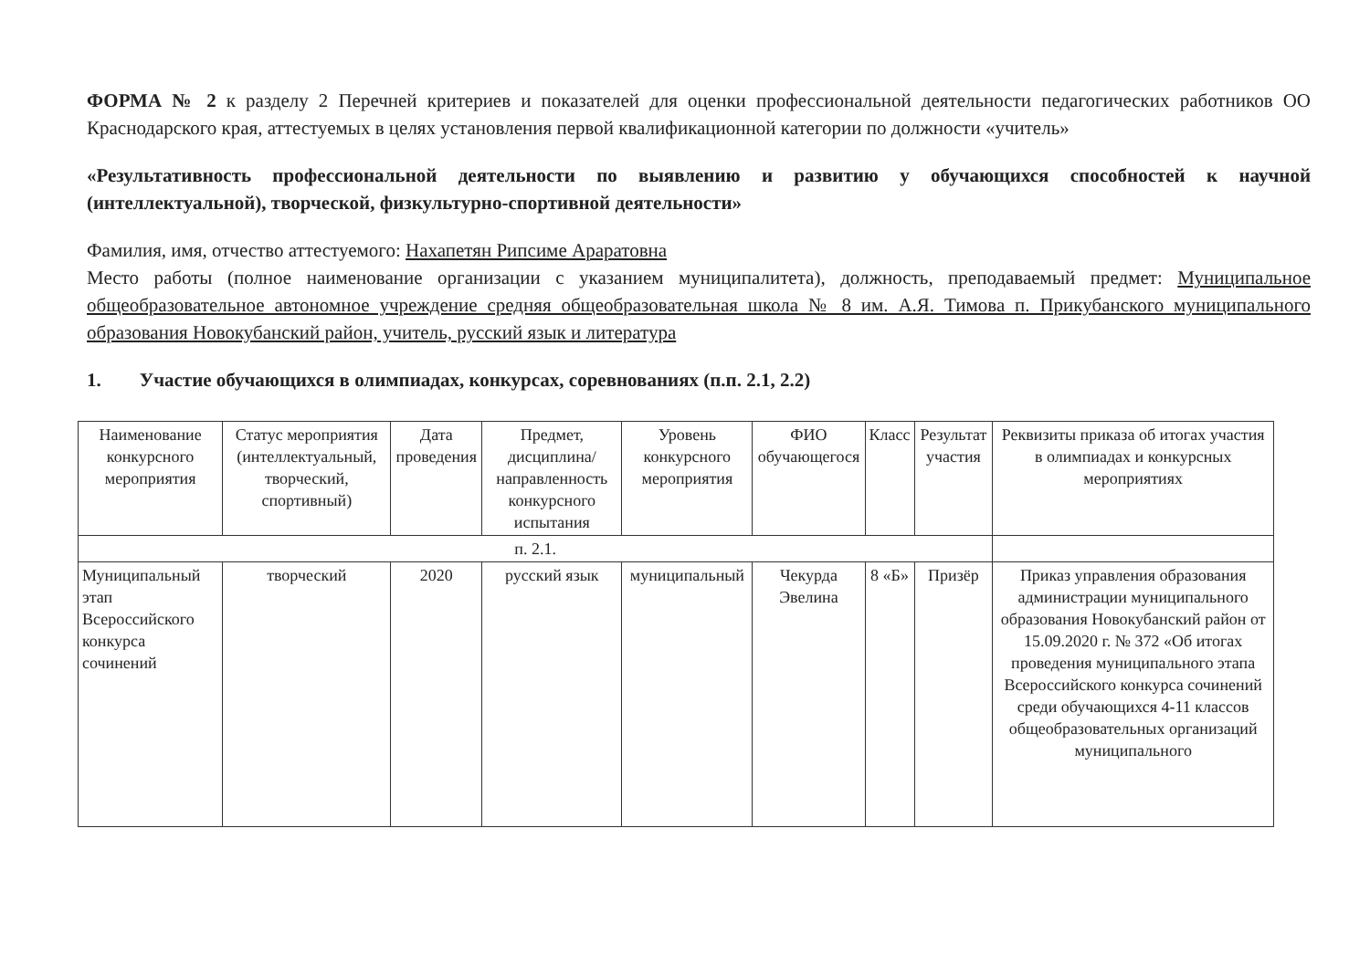ФОРМА № 2 к разделу 2 Перечней критериев и показателей для оценки профессиональной деятельности педагогических работников ОО Краснодарского края, аттестуемых в целях установления первой квалификационной категории по должности «учитель»
«Результативность профессиональной деятельности по выявлению и развитию у обучающихся способностей к научной (интеллектуальной), творческой, физкультурно-спортивной деятельности»
Фамилия, имя, отчество аттестуемого: Нахапетян Рипсиме Араратовна
Место работы (полное наименование организации с указанием муниципалитета), должность, преподаваемый предмет: Муниципальное общеобразовательное автономное учреждение средняя общеобразовательная школа № 8 им. А.Я. Тимова п. Прикубанского муниципального образования Новокубанский район, учитель, русский язык и литература
1. Участие обучающихся в олимпиадах, конкурсах, соревнованиях (п.п. 2.1, 2.2)
| Наименование конкурсного мероприятия | Статус мероприятия (интеллектуальный, творческий, спортивный) | Дата проведения | Предмет, дисциплина/ направленность конкурсного испытания | Уровень конкурсного мероприятия | ФИО обучающегося | Класс | Результат участия | Реквизиты приказа об итогах участия в олимпиадах и конкурсных мероприятиях |
| --- | --- | --- | --- | --- | --- | --- | --- | --- |
| п. 2.1. | | | | | | | | |
| Муниципальный этап Всероссийского конкурса сочинений | творческий | 2020 | русский язык | муниципальный | Чекурда Эвелина | 8 «Б» | Призёр | Приказ управления образования администрации муниципального образования Новокубанский район от 15.09.2020 г. № 372 «Об итогах проведения муниципального этапа Всероссийского конкурса сочинений среди обучающихся 4-11 классов общеобразовательных организаций муниципального |